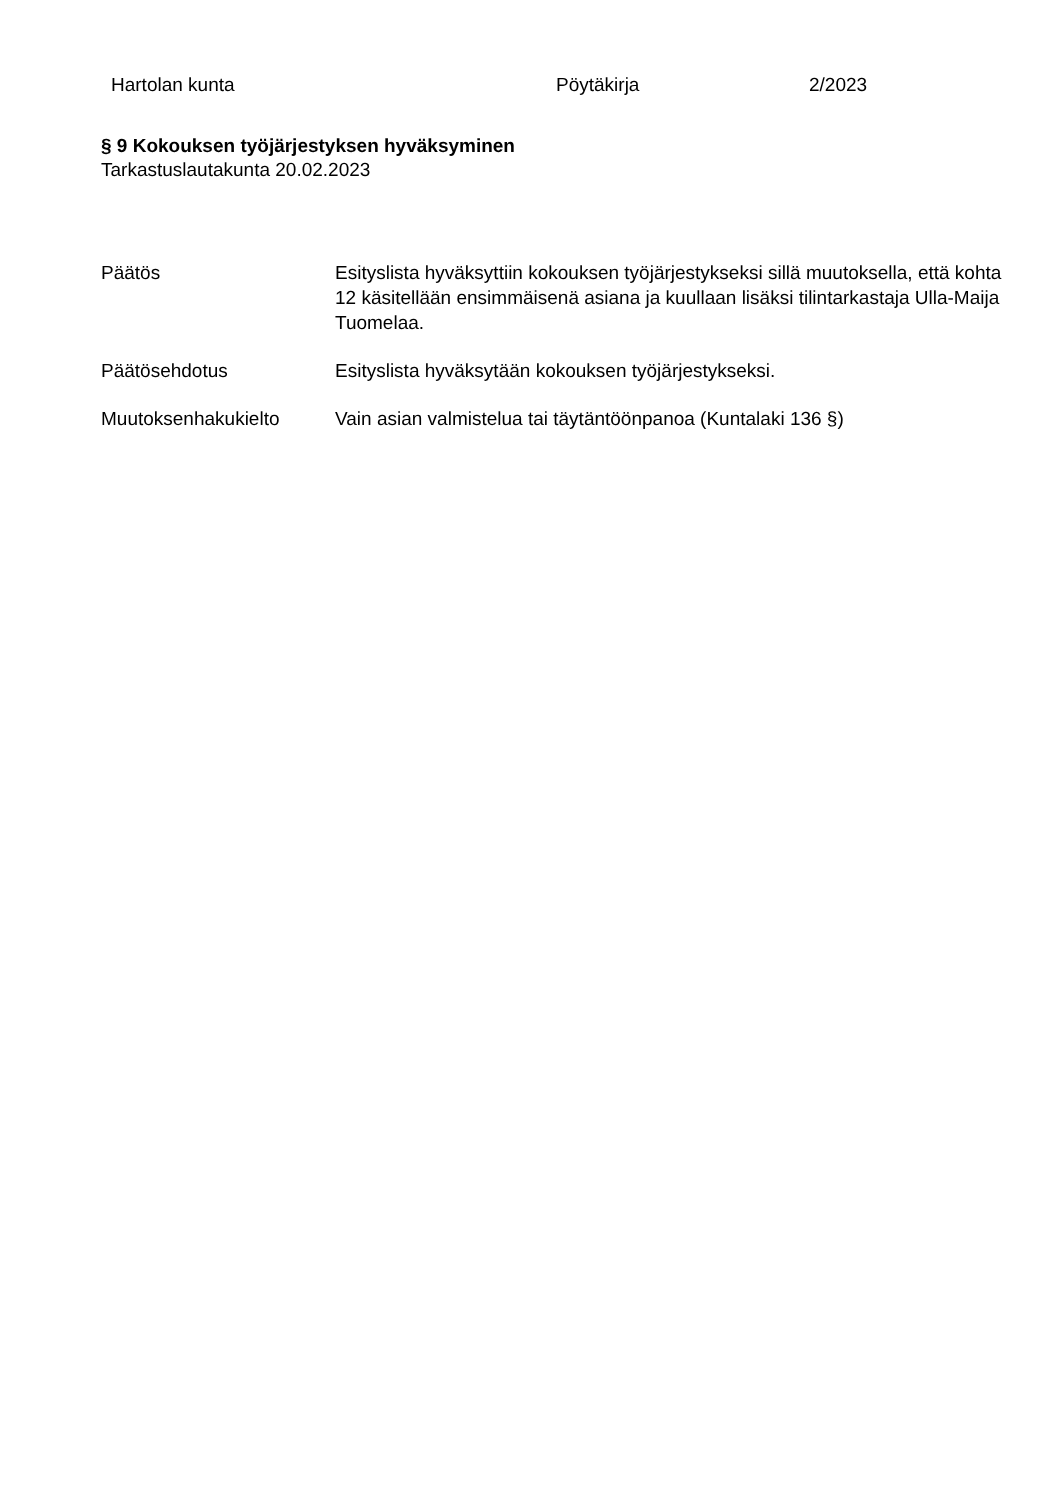Hartolan kunta Pöytäkirja 2/2023
§ 9 Kokouksen työjärjestyksen hyväksyminen
Tarkastuslautakunta 20.02.2023
Päätös Esityslista hyväksyttiin kokouksen työjärjestykseksi sillä muutoksella, että kohta 12 käsitellään ensimmäisenä asiana ja kuullaan lisäksi tilintarkastaja Ulla-Maija Tuomelaa.
Päätösehdotus Esityslista hyväksytään kokouksen työjärjestykseksi.
Muutoksenhakukielto Vain asian valmistelua tai täytäntöönpanoa (Kuntalaki 136 §)